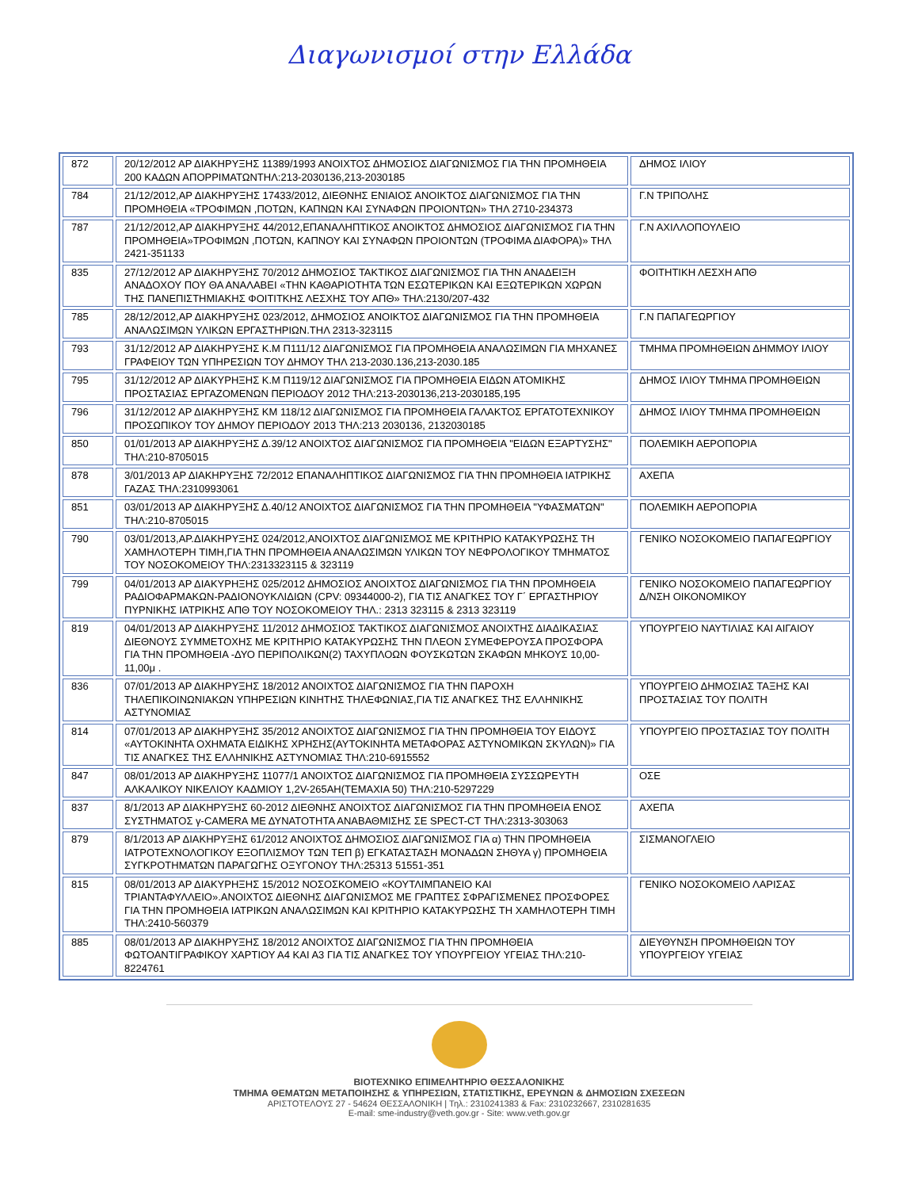Διαγωνισμοί στην Ελλάδα
| 872 | 20/12/2012 ΑΡ ΔΙΑΚΗΡΥΞΗΣ 11389/1993 ΑΝΟΙΧΤΟΣ ΔΗΜΟΣΙΟΣ ΔΙΑΓΩΝΙΣΜΟΣ ΓΙΑ ΤΗΝ ΠΡΟΜΗΘΕΙΑ 200 ΚΑΔΩΝ ΑΠΟΡΡΙΜΑΤΩΝΤΗΛ:213-2030136,213-2030185 | ΔΗΜΟΣ ΙΛΙΟΥ |
| 784 | 21/12/2012,ΑΡ ΔΙΑΚΗΡΥΞΗΣ 17433/2012, ΔΙΕΘΝΗΣ ΕΝΙΑΙΟΣ ΑΝΟΙΚΤΟΣ ΔΙΑΓΩΝΙΣΜΟΣ ΓΙΑ ΤΗΝ ΠΡΟΜΗΘΕΙΑ «ΤΡΟΦΙΜΩΝ ,ΠΟΤΩΝ, ΚΑΠΝΩΝ ΚΑΙ ΣΥΝΑΦΩΝ ΠΡΟΙΟΝΤΩΝ» ΤΗΛ 2710-234373 | Γ.Ν ΤΡΙΠΟΛΗΣ |
| 787 | 21/12/2012,ΑΡ ΔΙΑΚΗΡΥΞΗΣ 44/2012,ΕΠΑΝΑΛΗΠΤΙΚΟΣ ΑΝΟΙΚΤΟΣ ΔΗΜΟΣΙΟΣ ΔΙΑΓΩΝΙΣΜΟΣ ΓΙΑ ΤΗΝ ΠΡΟΜΗΘΕΙΑ»ΤΡΟΦΙΜΩΝ ,ΠΟΤΩΝ, ΚΑΠΝΟΥ ΚΑΙ ΣΥΝΑΦΩΝ ΠΡΟΙΟΝΤΩΝ (ΤΡΟΦΙΜΑ ΔΙΑΦΟΡΑ)» ΤΗΛ 2421-351133 | Γ.Ν ΑΧΙΛΛΟΠΟΥΛΕΙΟ |
| 835 | 27/12/2012 ΑΡ ΔΙΑΚΗΡΥΞΗΣ 70/2012 ΔΗΜΟΣΙΟΣ ΤΑΚΤΙΚΟΣ ΔΙΑΓΩΝΙΣΜΟΣ ΓΙΑ ΤΗΝ ΑΝΑΔΕΙΞΗ ΑΝΑΔΟΧΟΥ ΠΟΥ ΘΑ ΑΝΑΛΑΒΕΙ «ΤΗΝ ΚΑΘΑΡΙΟΤΗΤΑ ΤΩΝ ΕΣΩΤΕΡΙΚΩΝ ΚΑΙ ΕΞΩΤΕΡΙΚΩΝ ΧΩΡΩΝ ΤΗΣ ΠΑΝΕΠΙΣΤΗΜΙΑΚΗΣ ΦΟΙΤΙΤΚΗΣ ΛΕΣΧΗΣ ΤΟΥ ΑΠΘ» ΤΗΛ:2130/207-432 | ΦΟΙΤΗΤΙΚΗ ΛΕΣΧΗ ΑΠΘ |
| 785 | 28/12/2012,ΑΡ ΔΙΑΚΗΡΥΞΗΣ 023/2012, ΔΗΜΟΣΙΟΣ ΑΝΟΙΚΤΟΣ ΔΙΑΓΩΝΙΣΜΟΣ ΓΙΑ ΤΗΝ ΠΡΟΜΗΘΕΙΑ ΑΝΑΛΩΣΙΜΩΝ ΥΛΙΚΩΝ ΕΡΓΑΣΤΗΡΙΩΝ.ΤΗΛ 2313-323115 | Γ.Ν ΠΑΠΑΓΕΩΡΓΙΟΥ |
| 793 | 31/12/2012 ΑΡ ΔΙΑΚΗΡΥΞΗΣ Κ.Μ Π111/12 ΔΙΑΓΩΝΙΣΜΟΣ ΓΙΑ ΠΡΟΜΗΘΕΙΑ ΑΝΑΛΩΣΙΜΩΝ ΓΙΑ ΜΗΧΑΝΕΣ ΓΡΑΦΕΙΟΥ ΤΩΝ ΥΠΗΡΕΣΙΩΝ ΤΟΥ ΔΗΜΟΥ ΤΗΛ 213-2030.136,213-2030.185 | ΤΜΗΜΑ ΠΡΟΜΗΘΕΙΩΝ ΔΗΜΜΟΥ ΙΛΙΟΥ |
| 795 | 31/12/2012 ΑΡ ΔΙΑΚΥΡΗΞΗΣ Κ.Μ Π119/12 ΔΙΑΓΩΝΙΣΜΟΣ ΓΙΑ ΠΡΟΜΗΘΕΙΑ ΕΙΔΩΝ ΑΤΟΜΙΚΗΣ ΠΡΟΣΤΑΣΙΑΣ ΕΡΓΑΖΟΜΕΝΩΝ ΠΕΡΙΟΔΟΥ 2012 ΤΗΛ:213-2030136,213-2030185,195 | ΔΗΜΟΣ ΙΛΙΟΥ ΤΜΗΜΑ ΠΡΟΜΗΘΕΙΩΝ |
| 796 | 31/12/2012 ΑΡ ΔΙΑΚΗΡΥΞΗΣ ΚΜ 118/12 ΔΙΑΓΩΝΙΣΜΟΣ ΓΙΑ ΠΡΟΜΗΘΕΙΑ ΓΑΛΑΚΤΟΣ ΕΡΓΑΤΟΤΕΧΝΙΚΟΥ ΠΡΟΣΩΠΙΚΟΥ ΤΟΥ ΔΗΜΟΥ ΠΕΡΙΟΔΟΥ 2013 ΤΗΛ:213 2030136, 2132030185 | ΔΗΜΟΣ ΙΛΙΟΥ ΤΜΗΜΑ ΠΡΟΜΗΘΕΙΩΝ |
| 850 | 01/01/2013 ΑΡ ΔΙΑΚΗΡΥΞΗΣ Δ.39/12 ΑΝΟΙΧΤΟΣ ΔΙΑΓΩΝΙΣΜΟΣ ΓΙΑ ΠΡΟΜΗΘΕΙΑ "ΕΙΔΩΝ ΕΞΑΡΤΥΣΗΣ" ΤΗΛ:210-8705015 | ΠΟΛΕΜΙΚΗ ΑΕΡΟΠΟΡΙΑ |
| 878 | 3/01/2013 ΑΡ ΔΙΑΚΗΡΥΞΗΣ 72/2012 ΕΠΑΝΑΛΗΠΤΙΚΟΣ ΔΙΑΓΩΝΙΣΜΟΣ ΓΙΑ ΤΗΝ ΠΡΟΜΗΘΕΙΑ ΙΑΤΡΙΚΗΣ ΓΑΖΑΣ ΤΗΛ:2310993061 | ΑΧΕΠΑ |
| 851 | 03/01/2013 ΑΡ ΔΙΑΚΗΡΥΞΗΣ Δ.40/12 ΑΝΟΙΧΤΟΣ ΔΙΑΓΩΝΙΣΜΟΣ ΓΙΑ ΤΗΝ ΠΡΟΜΗΘΕΙΑ "ΥΦΑΣΜΑΤΩΝ" ΤΗΛ:210-8705015 | ΠΟΛΕΜΙΚΗ ΑΕΡΟΠΟΡΙΑ |
| 790 | 03/01/2013,ΑΡ.ΔΙΑΚΗΡΥΞΗΣ 024/2012,ΑΝΟΙΧΤΟΣ ΔΙΑΓΩΝΙΣΜΟΣ ΜΕ ΚΡΙΤΗΡΙΟ ΚΑΤΑΚΥΡΩΣΗΣ ΤΗ ΧΑΜΗΛΟΤΕΡΗ ΤΙΜΗ,ΓΙΑ ΤΗΝ ΠΡΟΜΗΘΕΙΑ ΑΝΑΛΩΣΙΜΩΝ ΥΛΙΚΩΝ ΤΟΥ ΝΕΦΡΟΛΟΓΙΚΟΥ ΤΜΗΜΑΤΟΣ ΤΟΥ ΝΟΣΟΚΟΜΕΙΟΥ ΤΗΛ:2313323115 & 323119 | ΓΕΝΙΚΟ ΝΟΣΟΚΟΜΕΙΟ ΠΑΠΑΓΕΩΡΓΙΟΥ |
| 799 | 04/01/2013 ΑΡ ΔΙΑΚΥΡΗΞΗΣ 025/2012 ΔΗΜΟΣΙΟΣ ΑΝΟΙΧΤΟΣ ΔΙΑΓΩΝΙΣΜΟΣ ΓΙΑ ΤΗΝ ΠΡΟΜΗΘΕΙΑ ΡΑΔΙΟΦΑΡΜΑΚΩΝ-ΡΑΔΙΟΝΟΥΚΛΙΔΙΩΝ (CPV: 09344000-2), ΓΙΑ ΤΙΣ ΑΝΑΓΚΕΣ ΤΟΥ Γ΄ ΕΡΓΑΣΤΗΡΙΟΥ ΠΥΡΝΙΚΗΣ ΙΑΤΡΙΚΗΣ ΑΠΘ ΤΟΥ ΝΟΣΟΚΟΜΕΙΟΥ ΤΗΛ.: 2313 323115 & 2313 323119 | ΓΕΝΙΚΟ ΝΟΣΟΚΟΜΕΙΟ ΠΑΠΑΓΕΩΡΓΙΟΥ Δ/ΝΣΗ ΟΙΚΟΝΟΜΙΚΟΥ |
| 819 | 04/01/2013 ΑΡ ΔΙΑΚΗΡΥΞΗΣ 11/2012 ΔΗΜΟΣΙΟΣ ΤΑΚΤΙΚΟΣ ΔΙΑΓΩΝΙΣΜΟΣ ΑΝΟΙΧΤΗΣ ΔΙΑΔΙΚΑΣΙΑΣ ΔΙΕΘΝΟΥΣ ΣΥΜΜΕΤΟΧΗΣ ΜΕ ΚΡΙΤΗΡΙΟ ΚΑΤΑΚΥΡΩΣΗΣ ΤΗΝ ΠΛΕΟΝ ΣΥΜΕΦΕΡΟΥΣΑ ΠΡΟΣΦΟΡΑ ΓΙΑ ΤΗΝ ΠΡΟΜΗΘΕΙΑ -ΔΥΟ ΠΕΡΙΠΟΛΙΚΩΝ(2) ΤΑΧΥΠΛΟΩΝ ΦΟΥΣΚΩΤΩΝ ΣΚΑΦΩΝ ΜΗΚΟΥΣ 10,00-11,00μ . | ΥΠΟΥΡΓΕΙΟ ΝΑΥΤΙΛΙΑΣ ΚΑΙ ΑΙΓΑΙΟΥ |
| 836 | 07/01/2013 ΑΡ ΔΙΑΚΗΡΥΞΗΣ 18/2012 ΑΝΟΙΧΤΟΣ ΔΙΑΓΩΝΙΣΜΟΣ ΓΙΑ ΤΗΝ ΠΑΡΟΧΗ ΤΗΛΕΠΙΚΟΙΝΩΝΙΑΚΩΝ ΥΠΗΡΕΣΙΩΝ ΚΙΝΗΤΗΣ ΤΗΛΕΦΩΝΙΑΣ,ΓΙΑ ΤΙΣ ΑΝΑΓΚΕΣ ΤΗΣ ΕΛΛΗΝΙΚΗΣ ΑΣΤΥΝΟΜΙΑΣ | ΥΠΟΥΡΓΕΙΟ ΔΗΜΟΣΙΑΣ ΤΑΞΗΣ ΚΑΙ ΠΡΟΣΤΑΣΙΑΣ ΤΟΥ ΠΟΛΙΤΗ |
| 814 | 07/01/2013 ΑΡ ΔΙΑΚΗΡΥΞΗΣ 35/2012 ΑΝΟΙΧΤΟΣ ΔΙΑΓΩΝΙΣΜΟΣ ΓΙΑ ΤΗΝ ΠΡΟΜΗΘΕΙΑ ΤΟΥ ΕΙΔΟΥΣ «ΑΥΤΟΚΙΝΗΤΑ ΟΧΗΜΑΤΑ ΕΙΔΙΚΗΣ ΧΡΗΣΗΣ(ΑΥΤΟΚΙΝΗΤΑ ΜΕΤΑΦΟΡΑΣ ΑΣΤΥΝΟΜΙΚΩΝ ΣΚΥΛΩΝ)» ΓΙΑ ΤΙΣ ΑΝΑΓΚΕΣ ΤΗΣ ΕΛΛΗΝΙΚΗΣ ΑΣΤΥΝΟΜΙΑΣ ΤΗΛ:210-6915552 | ΥΠΟΥΡΓΕΙΟ ΠΡΟΣΤΑΣΙΑΣ ΤΟΥ ΠΟΛΙΤΗ |
| 847 | 08/01/2013 ΑΡ ΔΙΑΚΗΡΥΞΗΣ 11077/1 ΑΝΟΙΧΤΟΣ ΔΙΑΓΩΝΙΣΜΟΣ ΓΙΑ ΠΡΟΜΗΘΕΙΑ ΣΥΣΣΩΡΕΥΤΗ ΑΛΚΑΛΙΚΟΥ ΝΙΚΕΛΙΟΥ ΚΑΔΜΙΟΥ 1,2V-265AH(ΤΕΜΑΧΙΑ 50) ΤΗΛ:210-5297229 | ΟΣΕ |
| 837 | 8/1/2013 ΑΡ ΔΙΑΚΗΡΥΞΗΣ 60-2012 ΔΙΕΘΝΗΣ ΑΝΟΙΧΤΟΣ ΔΙΑΓΩΝΙΣΜΟΣ ΓΙΑ ΤΗΝ ΠΡΟΜΗΘΕΙΑ ΕΝΟΣ ΣΥΣΤΗΜΑΤΟΣ γ-CAMERA ΜΕ ΔΥΝΑΤΟΤΗΤΑ ΑΝΑΒΑΘΜΙΣΗΣ ΣΕ SPECT-CT ΤΗΛ:2313-303063 | ΑΧΕΠΑ |
| 879 | 8/1/2013 ΑΡ ΔΙΑΚΗΡΥΞΗΣ 61/2012 ΑΝΟΙΧΤΟΣ ΔΗΜΟΣΙΟΣ ΔΙΑΓΩΝΙΣΜΟΣ ΓΙΑ α) ΤΗΝ ΠΡΟΜΗΘΕΙΑ ΙΑΤΡΟΤΕΧΝΟΛΟΓΙΚΟΥ ΕΞΟΠΛΙΣΜΟΥ ΤΩΝ ΤΕΠ β) ΕΓΚΑΤΑΣΤΑΣΗ ΜΟΝΑΔΩΝ ΣΗΘΥΑ γ) ΠΡΟΜΗΘΕΙΑ ΣΥΓΚΡΟΤΗΜΑΤΩΝ ΠΑΡΑΓΩΓΗΣ ΟΞΥΓΟΝΟΥ ΤΗΛ:25313 51551-351 | ΣΙΣΜΑΝΟΓΛΕΙΟ |
| 815 | 08/01/2013 ΑΡ ΔΙΑΚΥΡΗΞΗΣ 15/2012 ΝΟΣΟΣΚΟΜΕΙΟ «ΚΟΥΤΛΙΜΠΑΝΕΙΟ ΚΑΙ ΤΡΙΑΝΤΑΦΥΛΛΕΙΟ».ΑΝΟΙΧΤΟΣ ΔΙΕΘΝΗΣ ΔΙΑΓΩΝΙΣΜΟΣ ΜΕ ΓΡΑΠΤΕΣ ΣΦΡΑΓΙΣΜΕΝΕΣ ΠΡΟΣΦΟΡΕΣ ΓΙΑ ΤΗΝ ΠΡΟΜΗΘΕΙΑ ΙΑΤΡΙΚΩΝ ΑΝΑΛΩΣΙΜΩΝ ΚΑΙ ΚΡΙΤΗΡΙΟ ΚΑΤΑΚΥΡΩΣΗΣ ΤΗ ΧΑΜΗΛΟΤΕΡΗ ΤΙΜΗ ΤΗΛ:2410-560379 | ΓΕΝΙΚΟ ΝΟΣΟΚΟΜΕΙΟ ΛΑΡΙΣΑΣ |
| 885 | 08/01/2013 ΑΡ ΔΙΑΚΗΡΥΞΗΣ 18/2012 ΑΝΟΙΧΤΟΣ ΔΙΑΓΩΝΙΣΜΟΣ ΓΙΑ ΤΗΝ ΠΡΟΜΗΘΕΙΑ ΦΩΤΟΑΝΤΙΓΡΑΦΙΚΟΥ ΧΑΡΤΙΟΥ Α4 ΚΑΙ Α3 ΓΙΑ ΤΙΣ ΑΝΑΓΚΕΣ ΤΟΥ ΥΠΟΥΡΓΕΙΟΥ ΥΓΕΙΑΣ ΤΗΛ:210-8224761 | ΔΙΕΥΘΥΝΣΗ ΠΡΟΜΗΘΕΙΩΝ ΤΟΥ ΥΠΟΥΡΓΕΙΟΥ ΥΓΕΙΑΣ |
ΒΙΟΤΕΧΝΙΚΟ ΕΠΙΜΕΛΗΤΗΡΙΟ ΘΕΣΣΑΛΟΝΙΚΗΣ
ΤΜΗΜΑ ΘΕΜΑΤΩΝ ΜΕΤΑΠΟΙΗΣΗΣ & ΥΠΗΡΕΣΙΩΝ, ΣΤΑΤΙΣΤΙΚΗΣ, ΕΡΕΥΝΩΝ & ΔΗΜΟΣΙΩΝ ΣΧΕΣΕΩΝ
ΑΡΙΣΤΟΤΕΛΟΥΣ 27 - 54624 ΘΕΣΣΑΛΟΝΙΚΗ | Τηλ.: 2310241383 & Fax: 2310232667, 2310281635
E-mail: sme-industry@veth.gov.gr - Site: www.veth.gov.gr